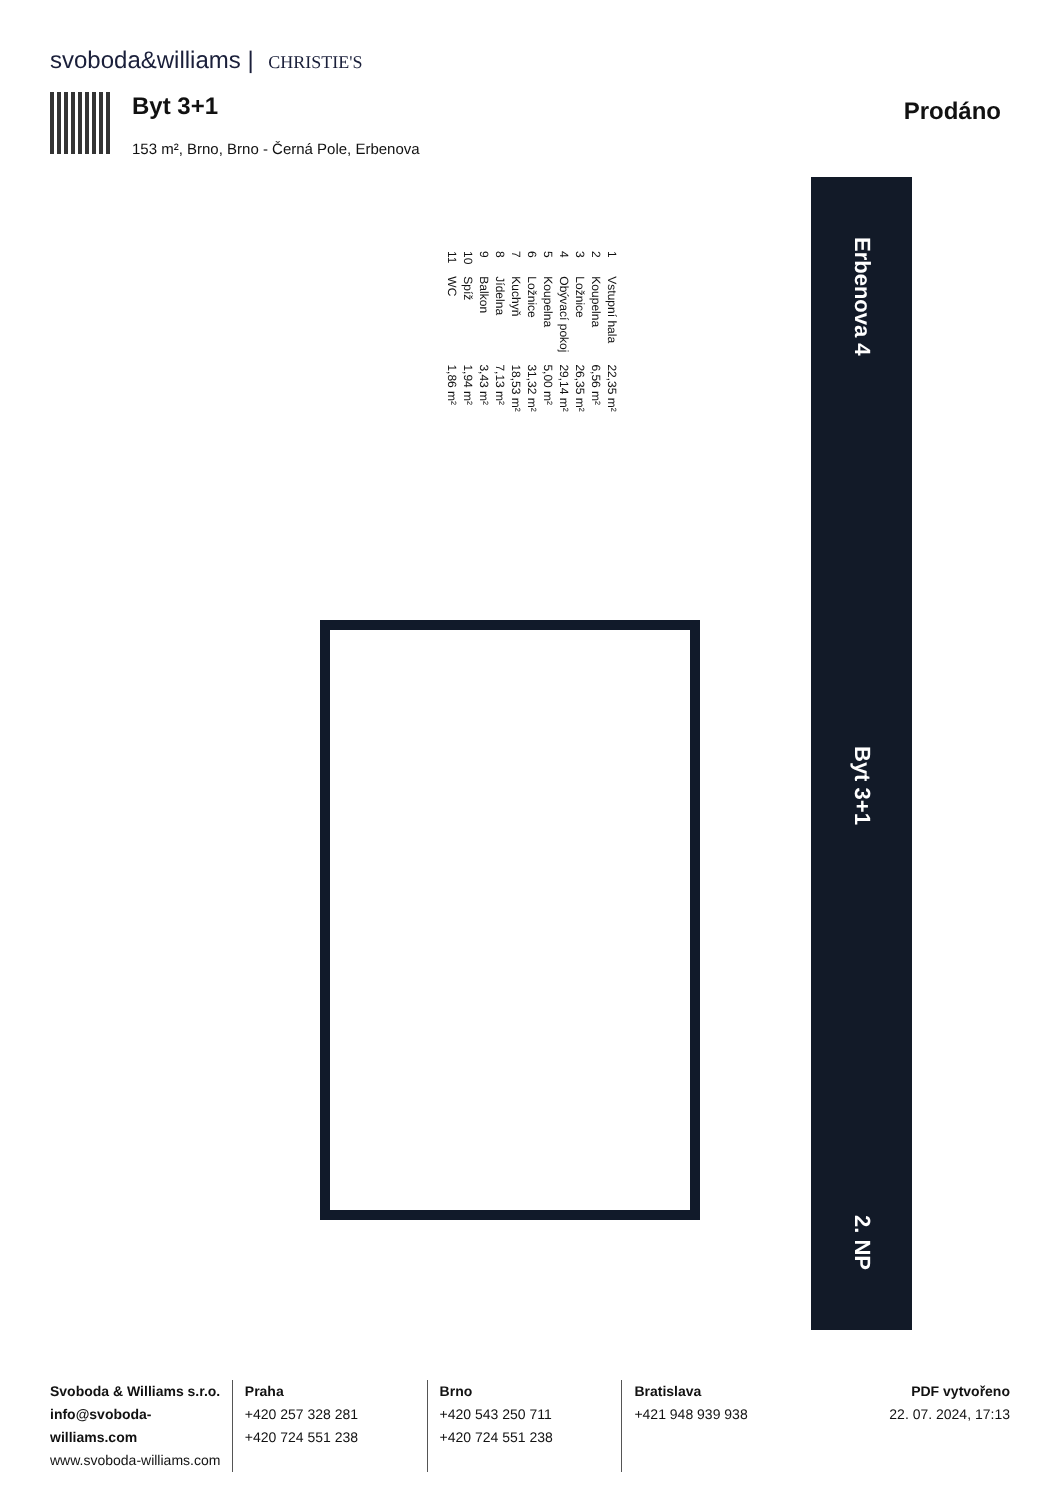svoboda&williams | CHRISTIE'S
Byt 3+1
153 m², Brno, Brno - Černá Pole, Erbenova
Prodáno
| 1 | Vstupní hala | 22,35 m² |
| 2 | Koupelna | 6,56 m² |
| 3 | Ložnice | 26,35 m² |
| 4 | Obývací pokoj | 29,14 m² |
| 5 | Koupelna | 5,00 m² |
| 6 | Ložnice | 31,32 m² |
| 7 | Kuchyň | 18,53 m² |
| 8 | Jídelna | 7,13 m² |
| 9 | Balkon | 3,43 m² |
| 10 | Spíž | 1,94 m² |
| 11 | WC | 1,86 m² |
Erbenova 4
Byt 3+1
2. NP
Svoboda & Williams s.r.o.
info@svoboda-williams.com
www.svoboda-williams.com
Praha
+420 257 328 281
+420 724 551 238
Brno
+420 543 250 711
+420 724 551 238
Bratislava
+421 948 939 938
PDF vytvořeno
22. 07. 2024, 17:13